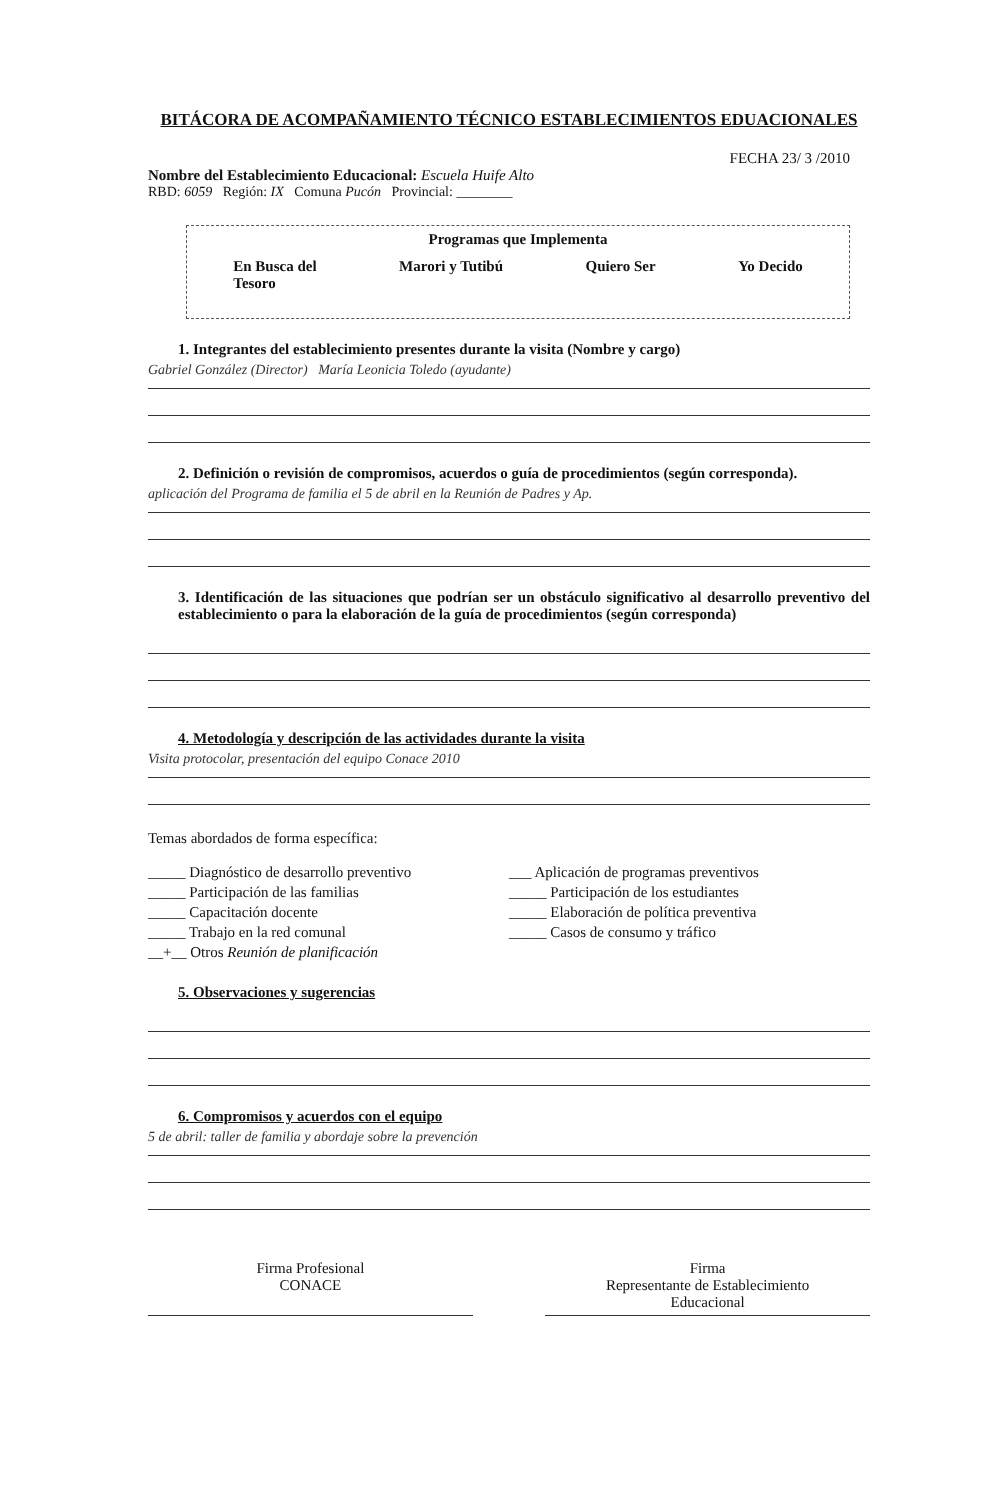BITÁCORA DE ACOMPAÑAMIENTO TÉCNICO ESTABLECIMIENTOS EDUACIONALES
FECHA 23/ 3 /2010
Nombre del Establecimiento Educacional: Escuela Huife Alto
RBD: 6059 Región: IX Comuna Pucón Provincial: ________
Programas que Implementa
En Busca del
Tesoro Marori y Tutibú Quiero Ser Yo Decido
1. Integrantes del establecimiento presentes durante la visita (Nombre y cargo)
Gabriel González (Director) María Leonicia Toledo (ayudante)
2. Definición o revisión de compromisos, acuerdos o guía de procedimientos (según corresponda).
aplicación del Programa de familia el 5 de abril en la Reunión de Padres y Ap.
3. Identificación de las situaciones que podrían ser un obstáculo significativo al desarrollo preventivo del establecimiento o para la elaboración de la guía de procedimientos (según corresponda)
4. Metodología y descripción de las actividades durante la visita
Visita protocolar, presentación del equipo Conace 2010
Temas abordados de forma específica:
_____ Diagnóstico de desarrollo preventivo
___ Aplicación de programas preventivos
_____ Participación de las familias
_____ Participación de los estudiantes
_____ Capacitación docente _____ Elaboración de política preventiva
_____ Trabajo en la red comunal
_____ Casos de consumo y tráfico
__+__ Otros Reunión de planificación
5. Observaciones y sugerencias
6. Compromisos y acuerdos con el equipo
5 de abril: taller de familia y abordaje sobre la prevención
Firma Profesional
CONACE
Firma
Representante de Establecimiento
Educacional